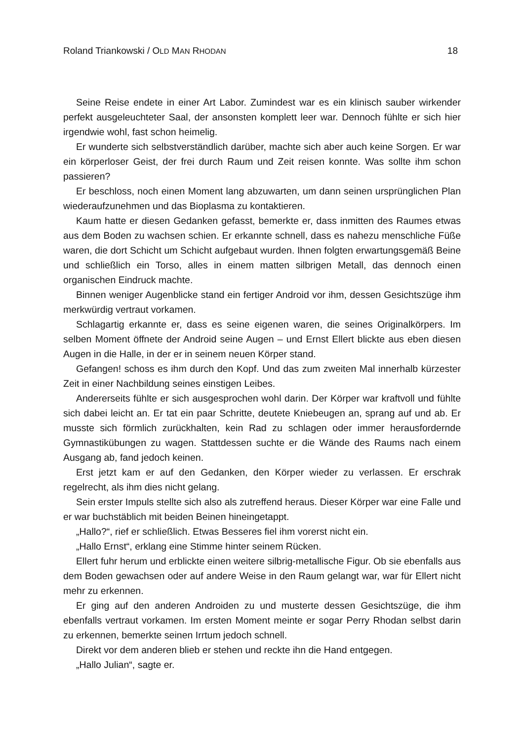Roland Triankowski / OLD MAN RHODAN 18
Seine Reise endete in einer Art Labor. Zumindest war es ein klinisch sauber wir­kender perfekt ausgeleuchteter Saal, der ansonsten komplett leer war. Dennoch fühlte er sich hier irgendwie wohl, fast schon heimelig.
Er wunderte sich selbstverständlich darüber, machte sich aber auch keine Sorgen. Er war ein körperloser Geist, der frei durch Raum und Zeit reisen konnte. Was sollte ihm schon passieren?
Er beschloss, noch einen Moment lang abzuwarten, um dann seinen ursprüng­lichen Plan wiederaufzunehmen und das Bioplasma zu kontaktieren.
Kaum hatte er diesen Gedanken gefasst, bemerkte er, dass inmitten des Raumes etwas aus dem Boden zu wachsen schien. Er erkannte schnell, dass es nahezu menschliche Füße waren, die dort Schicht um Schicht aufgebaut wurden. Ihnen folg­ten erwartungsgemäß Beine und schließlich ein Torso, alles in einem matten silb­rigen Metall, das dennoch einen organischen Eindruck machte.
Binnen weniger Augenblicke stand ein fertiger Android vor ihm, dessen Gesichts­züge ihm merkwürdig vertraut vorkamen.
Schlagartig erkannte er, dass es seine eigenen waren, die seines Originalkörpers. Im selben Moment öffnete der Android seine Augen – und Ernst Ellert blickte aus eben diesen Augen in die Halle, in der er in seinem neuen Körper stand.
Gefangen! schoss es ihm durch den Kopf. Und das zum zweiten Mal innerhalb kürzester Zeit in einer Nachbildung seines einstigen Leibes.
Andererseits fühlte er sich ausgesprochen wohl darin. Der Körper war kraftvoll und fühlte sich dabei leicht an. Er tat ein paar Schritte, deutete Kniebeugen an, sprang auf und ab. Er musste sich förmlich zurückhalten, kein Rad zu schlagen oder immer herausfordernde Gymnastikübungen zu wagen. Stattdessen suchte er die Wände des Raums nach einem Ausgang ab, fand jedoch keinen.
Erst jetzt kam er auf den Gedanken, den Körper wieder zu verlassen. Er erschrak regelrecht, als ihm dies nicht gelang.
Sein erster Impuls stellte sich also als zutreffend heraus. Dieser Körper war eine Falle und er war buchstäblich mit beiden Beinen hineingetappt.
„Hallo?“, rief er schließlich. Etwas Besseres fiel ihm vorerst nicht ein.
„Hallo Ernst“, erklang eine Stimme hinter seinem Rücken.
Ellert fuhr herum und erblickte einen weitere silbrig-metallische Figur. Ob sie eben­falls aus dem Boden gewachsen oder auf andere Weise in den Raum gelangt war, war für Ellert nicht mehr zu erkennen.
Er ging auf den anderen Androiden zu und musterte dessen Gesichtszüge, die ihm ebenfalls vertraut vorkamen. Im ersten Moment meinte er sogar Perry Rhodan selbst darin zu erkennen, bemerkte seinen Irrtum jedoch schnell.
Direkt vor dem anderen blieb er stehen und reckte ihn die Hand entgegen.
„Hallo Julian“, sagte er.